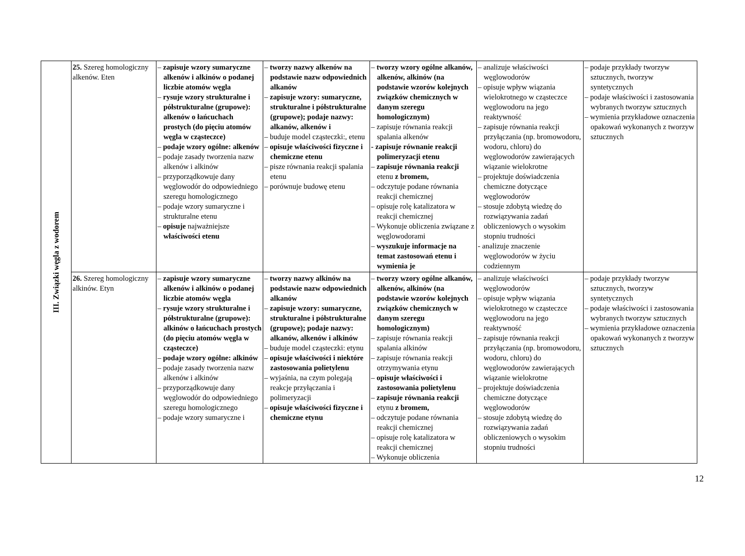| III. Związki węgla z wodorem | 25. Szereg homologiczny alkenów. Eten | – zapisuje wzory sumaryczne alkenów i alkinów o podanej liczbie atomów węgla – rysuje wzory strukturalne i półstrukturalne (grupowe): alkenów o łańcuchach prostych (do pięciu atomów węgla w cząsteczce) – podaje wzory ogólne: alkenów – podaje zasady tworzenia nazw alkenów i alkinów – przyporządkowuje dany węglowodór do odpowiedniego szeregu homologicznego – podaje wzory sumaryczne i strukturalne etenu – opisuje najważniejsze właściwości etenu | – tworzy nazwy alkenów na podstawie nazw odpowiednich alkanów – zapisuje wzory: sumaryczne, strukturalne i półstrukturalne (grupowe); podaje nazwy: alkanów, alkenów i – buduje model cząsteczki:, etenu – opisuje właściwości fizyczne i chemiczne etenu – pisze równania reakcji spalania etenu – porównuje budowę etenu | – tworzy wzory ogólne alkanów, alkenów, alkinów (na podstawie wzorów kolejnych związków chemicznych w danym szeregu homologicznym) – zapisuje równania reakcji spalania alkenów - zapisuje równanie reakcji polimeryzacji etenu – zapisuje równania reakcji etenu z bromem, – odczytuje podane równania reakcji chemicznej – opisuje rolę katalizatora w reakcji chemicznej – Wykonuje obliczenia związane z węglowodorami – wyszukuje informacje na temat zastosowań etenu i wymienia je | – analizuje właściwości węglowodorów – opisuje wpływ wiązania wielokrotnego w cząsteczce węglowodoru na jego reaktywność – zapisuje równania reakcji przyłączania (np. bromowodoru, wodoru, chloru) do węglowodorów zawierających wiązanie wielokrotne – projektuje doświadczenia chemiczne dotyczące węglowodorów – stosuje zdobytą wiedzę do rozwiązywania zadań obliczeniowych o wysokim stopniu trudności - analizuje znaczenie węglowodorów w życiu codziennym | – podaje przykłady tworzyw sztucznych, tworzyw syntetycznych – podaje właściwości i zastosowania wybranych tworzyw sztucznych – wymienia przykładowe oznaczenia opakowań wykonanych z tworzyw sztucznych |
| | 26. Szereg homologiczny alkinów. Etyn | – zapisuje wzory sumaryczne alkenów i alkinów o podanej liczbie atomów węgla – rysuje wzory strukturalne i półstrukturalne (grupowe): alkinów o łańcuchach prostych (do pięciu atomów węgla w cząsteczce) – podaje wzory ogólne: alkinów – podaje zasady tworzenia nazw alkenów i alkinów – przyporządkowuje dany węglowodór do odpowiedniego szeregu homologicznego – podaje wzory sumaryczne i | – tworzy nazwy alkinów na podstawie nazw odpowiednich alkanów – zapisuje wzory: sumaryczne, strukturalne i półstrukturalne (grupowe); podaje nazwy: alkanów, alkenów i alkinów – buduje model cząsteczki: etynu – opisuje właściwości i niektóre zastosowania polietylenu – wyjaśnia, na czym polegają reakcje przyłączania i polimeryzacji – opisuje właściwości fizyczne i chemiczne etynu | – tworzy wzory ogólne alkanów, alkenów, alkinów (na podstawie wzorów kolejnych związków chemicznych w danym szeregu homologicznym) – zapisuje równania reakcji spalania alkinów – zapisuje równania reakcji otrzymywania etynu – opisuje właściwości i zastosowania polietylenu – zapisuje równania reakcji etynu z bromem, – odczytuje podane równania reakcji chemicznej – opisuje rolę katalizatora w reakcji chemicznej – Wykonuje obliczenia | – analizuje właściwości węglowodorów – opisuje wpływ wiązania wielokrotnego w cząsteczce węglowodoru na jego reaktywność – zapisuje równania reakcji przyłączania (np. bromowodoru, wodoru, chloru) do węglowodorów zawierających wiązanie wielokrotne – projektuje doświadczenia chemiczne dotyczące węglowodorów – stosuje zdobytą wiedzę do rozwiązywania zadań obliczeniowych o wysokim stopniu trudności | – podaje przykłady tworzyw sztucznych, tworzyw syntetycznych – podaje właściwości i zastosowania wybranych tworzyw sztucznych – wymienia przykładowe oznaczenia opakowań wykonanych z tworzyw sztucznych |
12